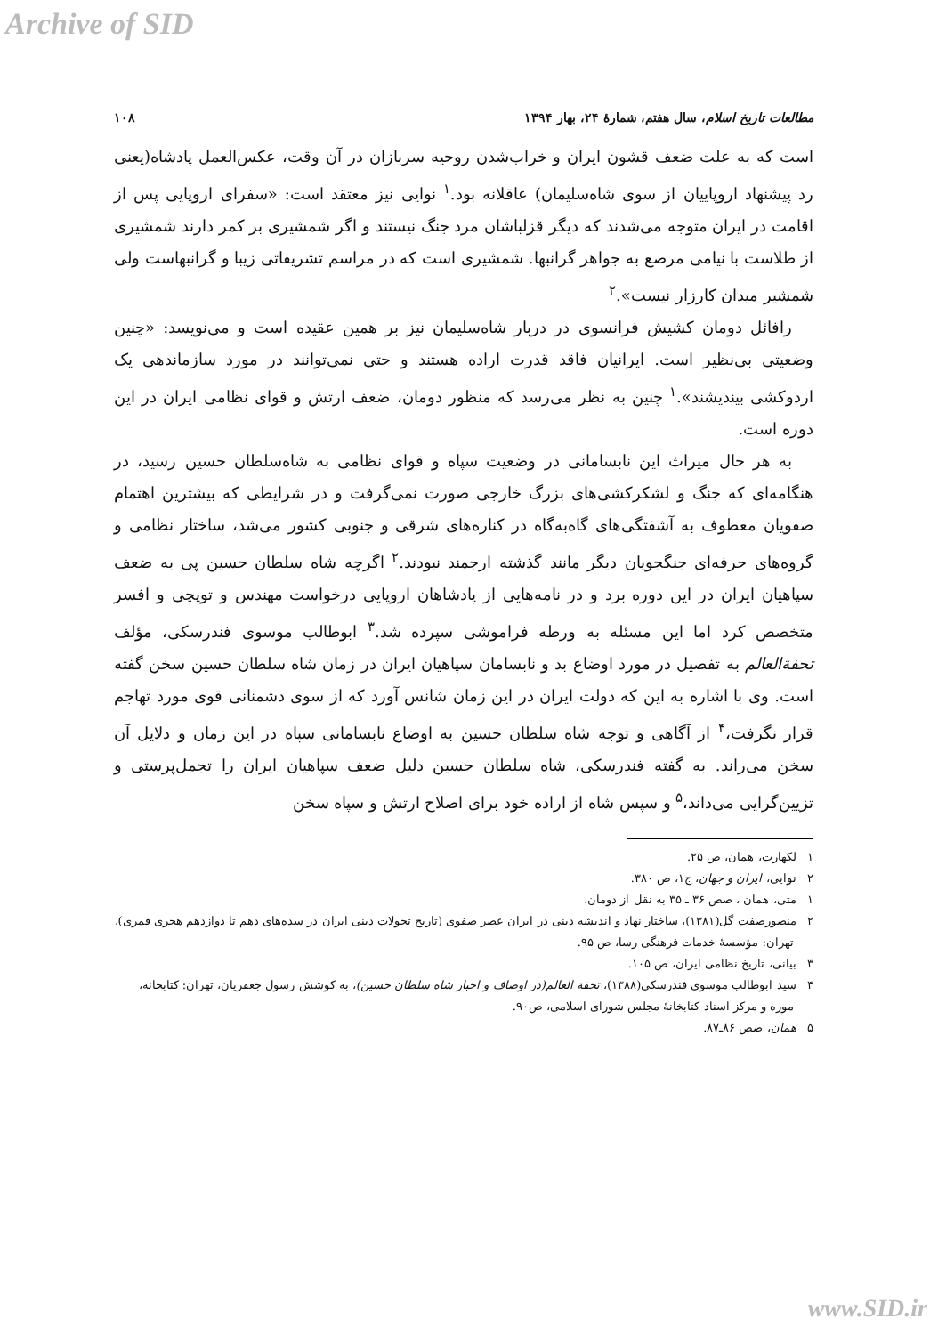Archive of SID
مطالعات تاریخ اسلام، سال هفتم، شمارهٔ ۲۴، بهار ۱۳۹۴ ۱۰۸
است که به علت ضعف قشون ایران و خراب‌شدن روحیه سربازان در آن وقت، عکس‌العمل پادشاه(یعنی رد پیشنهاد اروپاییان از سوی شاه‌سلیمان) عاقلانه بود.<sup>۱</sup> نوایی نیز معتقد است: «سفرای اروپایی پس از اقامت در ایران متوجه می‌شدند که دیگر قزلباشان مرد جنگ نیستند و اگر شمشیری بر کمر دارند شمشیری از طلاست با نیامی مرصع به جواهر گرانبها. شمشیری است که در مراسم تشریفاتی زیبا و گرانبهاست ولی شمشیر میدان کارزار نیست».<sup>۲</sup>
رافائل دومان کشیش فرانسوی در دربار شاه‌سلیمان نیز بر همین عقیده است و می‌نویسد: «چنین وضعیتی بی‌نظیر است. ایرانیان فاقد قدرت اراده هستند و حتی نمی‌توانند در مورد سازماندهی یک اردوکشی بیندیشند».<sup>۱</sup> چنین به نظر می‌رسد که منظور دومان، ضعف ارتش و قوای نظامی ایران در این دوره است.
به هر حال میراث این نابسامانی در وضعیت سپاه و قوای نظامی به شاه‌سلطان حسین رسید، در هنگامه‌ای که جنگ و لشکرکشی‌های بزرگ خارجی صورت نمی‌گرفت و در شرایطی که بیشترین اهتمام صفویان معطوف به آشفتگی‌های گاه‌به‌گاه در کناره‌های شرقی و جنوبی کشور می‌شد، ساختار نظامی و گروه‌های حرفه‌ای جنگجویان دیگر مانند گذشته ارجمند نبودند.<sup>۲</sup> اگرچه شاه سلطان حسین پی به ضعف سپاهیان ایران در این دوره برد و در نامه‌هایی از پادشاهان اروپایی درخواست مهندس و توپچی و افسر متخصص کرد اما این مسئله به ورطه فراموشی سپرده شد.<sup>۳</sup> ابوطالب موسوی فندرسکی، مؤلف تحفة‌العالم به تفصیل در مورد اوضاع بد و نابسامان سپاهیان ایران در زمان شاه سلطان حسین سخن گفته است. وی با اشاره به این که دولت ایران در این زمان شانس آورد که از سوی دشمنانی قوی مورد تهاجم قرار نگرفت،<sup>۴</sup> از آگاهی و توجه شاه سلطان حسین به اوضاع نابسامانی سپاه در این زمان و دلایل آن سخن می‌راند. به گفته فندرسکی، شاه سلطان حسین دلیل ضعف سپاهیان ایران را تجمل‌پرستی و تزیین‌گرایی می‌داند،<sup>۵</sup> و سپس شاه از اراده خود برای اصلاح ارتش و سپاه سخن
۱ لکهارت، همان، ص ۲۵.
۲ نوایی، ایران و جهان، ج۱، ص ۳۸۰.
۱ متی، همان ، صص ۳۶ ـ ۳۵ به نقل از دومان.
۲ منصورصفت گل(۱۳۸۱)، ساختار نهاد و اندیشه دینی در ایران عصر صفوی (تاریخ تحولات دینی ایران در سده‌های دهم تا دوازدهم هجری قمری)، تهران: مؤسسهٔ خدمات فرهنگی رسا، ص ۹۵.
۳ بیانی، تاریخ نظامی ایران، ص ۱۰۵.
۴ سید ابوطالب موسوی فندرسکی(۱۳۸۸)، تحفة العالم(در اوصاف و اخبار شاه سلطان حسین)، به کوشش رسول جعفریان، تهران: کتابخانه، موزه و مرکز اسناد کتابخانهٔ مجلس شورای اسلامی، ص۹۰.
۵ همان، صص ۸۶ـ۸۷.
www.SID.ir